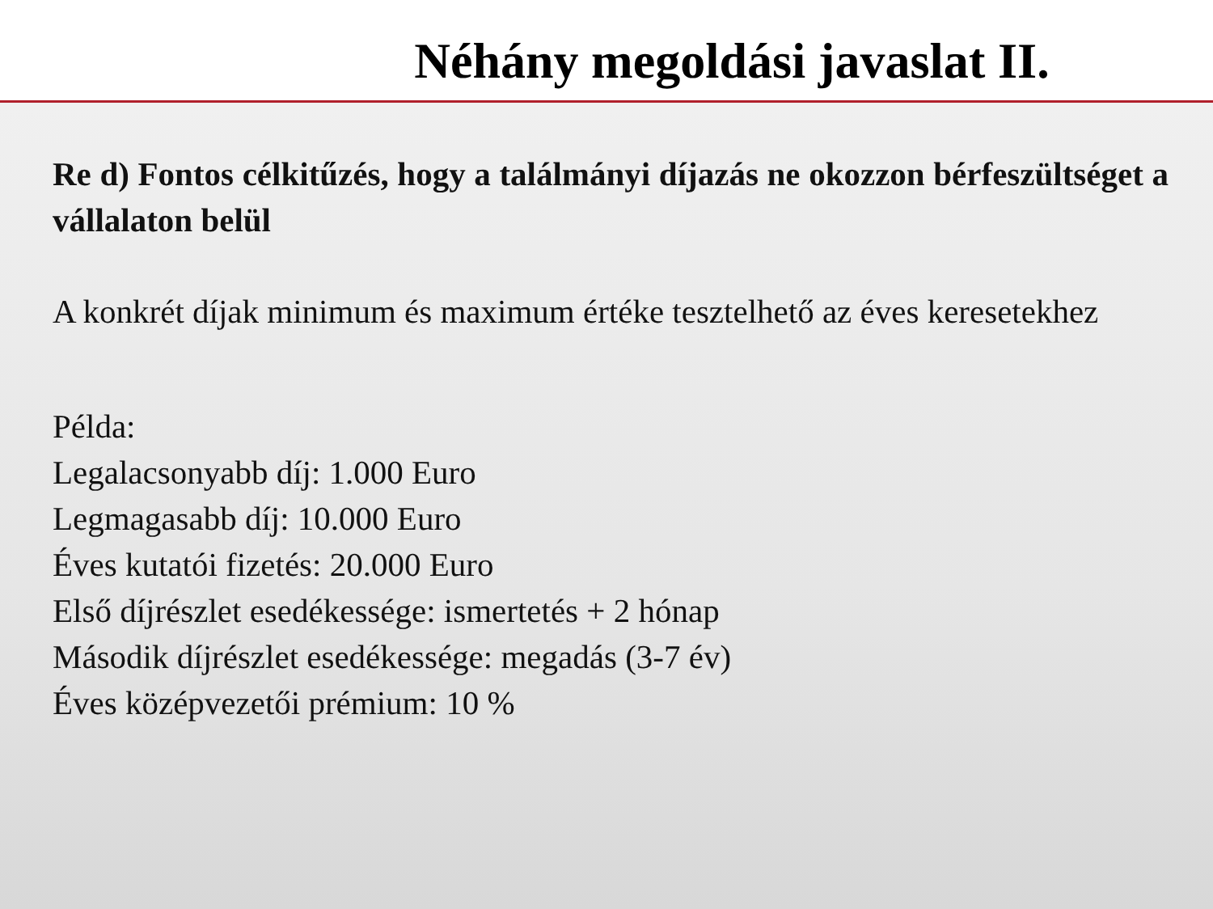Néhány megoldási javaslat II.
Re d) Fontos célkitűzés, hogy a találmányi díjazás ne okozzon bérfeszültséget a vállalaton belül
A konkrét díjak minimum és maximum értéke tesztelhető az éves keresetekhez
Példa:
Legalacsonyabb díj: 1.000 Euro
Legmagasabb díj: 10.000 Euro
Éves kutatói fizetés: 20.000 Euro
Első díjrészlet esedékessége: ismertetés + 2 hónap
Második díjrészlet esedékessége: megadás (3-7 év)
Éves középvezetői prémium: 10 %